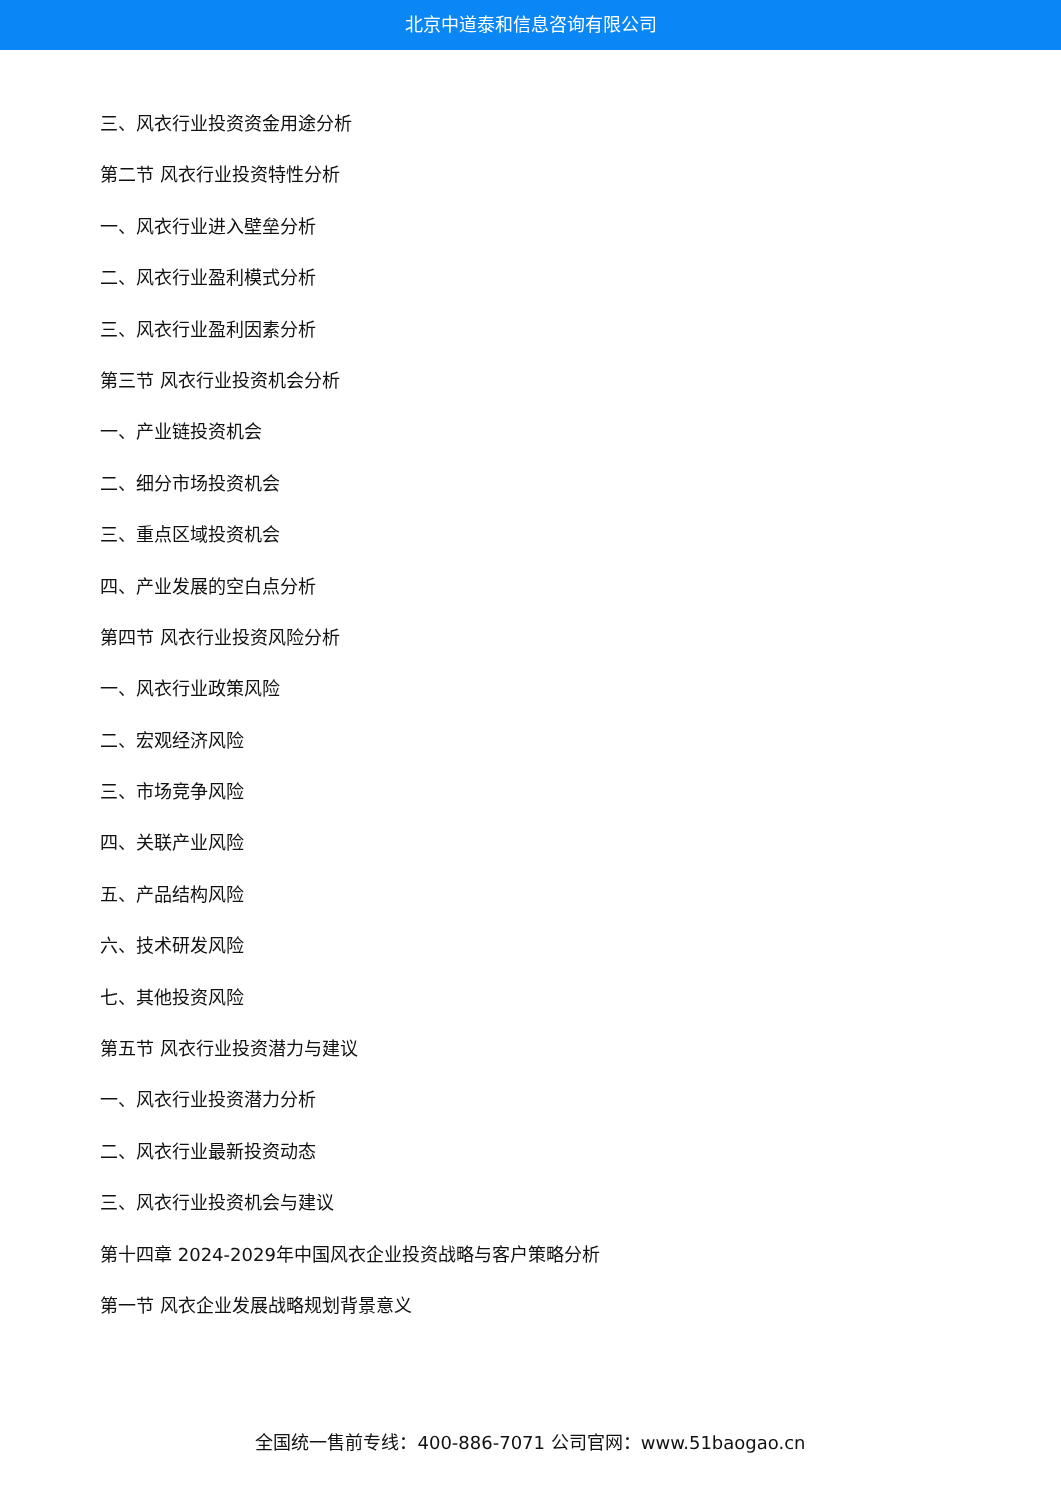北京中道泰和信息咨询有限公司
三、风衣行业投资资金用途分析
第二节 风衣行业投资特性分析
一、风衣行业进入壁垒分析
二、风衣行业盈利模式分析
三、风衣行业盈利因素分析
第三节 风衣行业投资机会分析
一、产业链投资机会
二、细分市场投资机会
三、重点区域投资机会
四、产业发展的空白点分析
第四节 风衣行业投资风险分析
一、风衣行业政策风险
二、宏观经济风险
三、市场竞争风险
四、关联产业风险
五、产品结构风险
六、技术研发风险
七、其他投资风险
第五节 风衣行业投资潜力与建议
一、风衣行业投资潜力分析
二、风衣行业最新投资动态
三、风衣行业投资机会与建议
第十四章 2024-2029年中国风衣企业投资战略与客户策略分析
第一节 风衣企业发展战略规划背景意义
全国统一售前专线：400-886-7071 公司官网：www.51baogao.cn